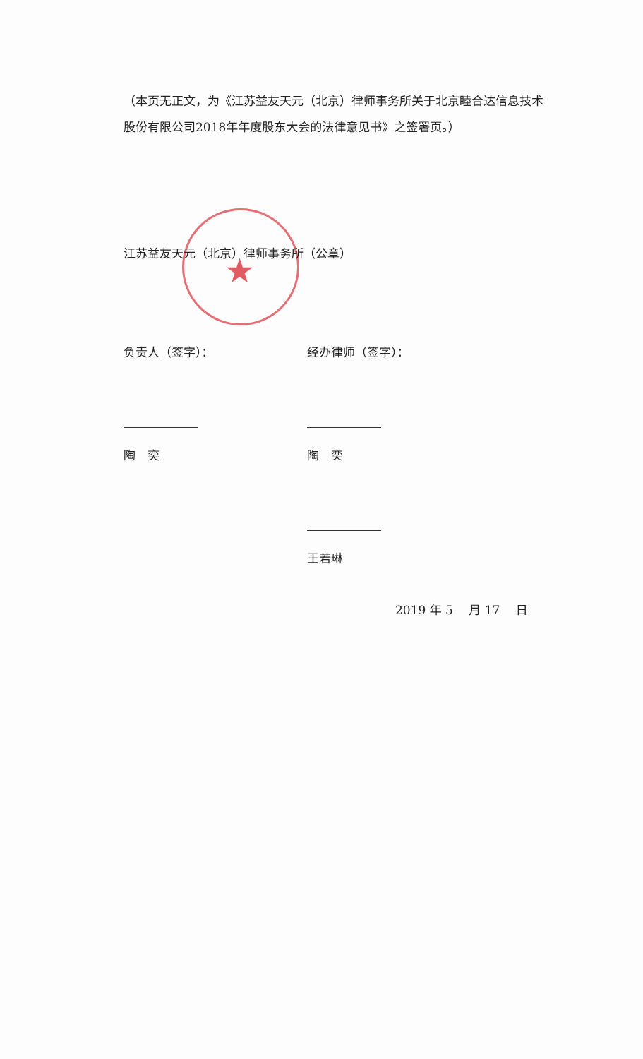★
（本页无正文，为《江苏益友天元（北京）律师事务所关于北京睦合达信息技术股份有限公司2018年年度股东大会的法律意见书》之签署页。）
江苏益友天元（北京）律师事务所（公章）
负责人（签字）：
陶　奕
经办律师（签字）：
陶　奕
王若琳
2019 年 5 　月 17 　日